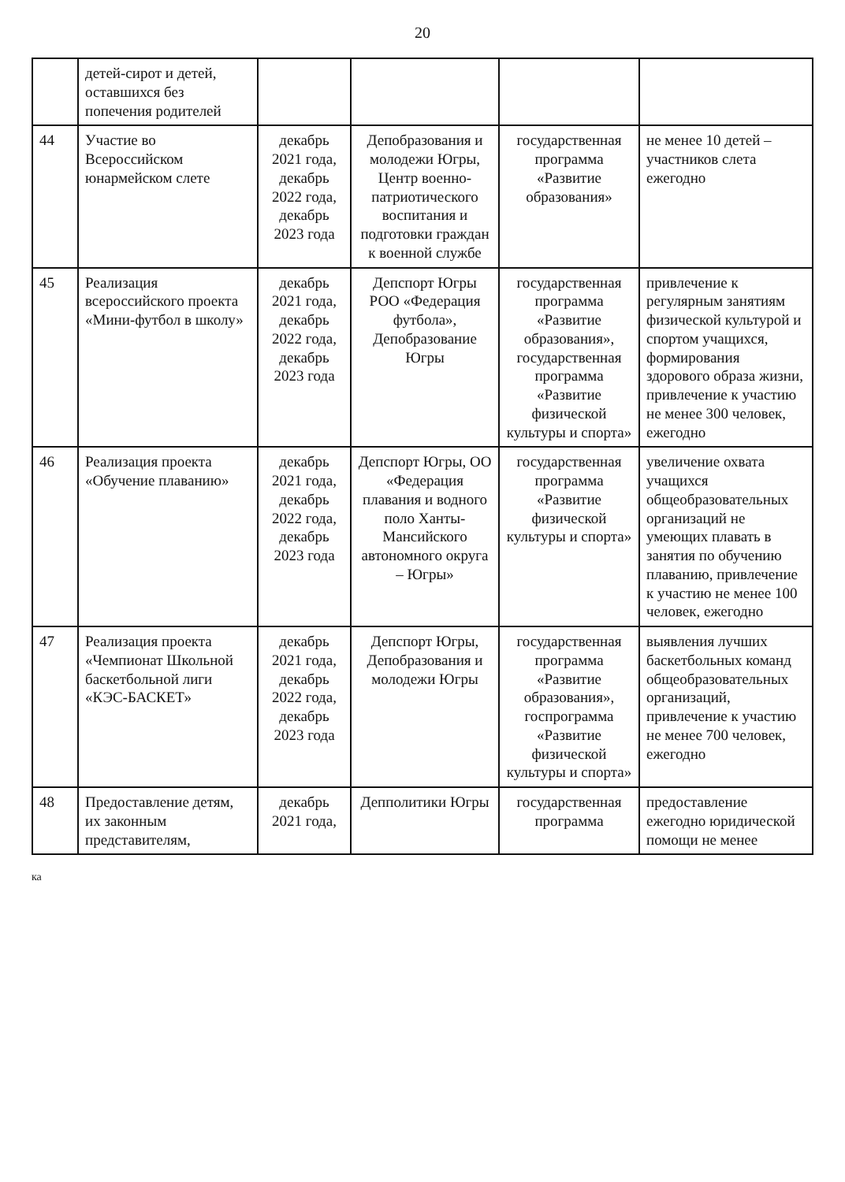20
| | детей-сирот и детей, оставшихся без попечения родителей | | | | |
| 44 | Участие во Всероссийском юнармейском слете | декабрь 2021 года, декабрь 2022 года, декабрь 2023 года | Депобразования и молодежи Югры, Центр военно-патриотического воспитания и подготовки граждан к военной службе | государственная программа «Развитие образования» | не менее 10 детей – участников слета ежегодно |
| 45 | Реализация всероссийского проекта «Мини-футбол в школу» | декабрь 2021 года, декабрь 2022 года, декабрь 2023 года | Депспорт Югры РОО «Федерация футбола», Депобразование Югры | государственная программа «Развитие образования», государственная программа «Развитие физической культуры и спорта» | привлечение к регулярным занятиям физической культурой и спортом учащихся, формирования здорового образа жизни, привлечение к участию не менее 300 человек, ежегодно |
| 46 | Реализация проекта «Обучение плаванию» | декабрь 2021 года, декабрь 2022 года, декабрь 2023 года | Депспорт Югры, ОО «Федерация плавания и водного поло Ханты-Мансийского автономного округа – Югры» | государственная программа «Развитие физической культуры и спорта» | увеличение охвата учащихся общеобразовательных организаций не умеющих плавать в занятия по обучению плаванию, привлечение к участию не менее 100 человек, ежегодно |
| 47 | Реализация проекта «Чемпионат Школьной баскетбольной лиги «КЭС-БАСКЕТ» | декабрь 2021 года, декабрь 2022 года, декабрь 2023 года | Депспорт Югры, Депобразования и молодежи Югры | государственная программа «Развитие образования», госпрограмма «Развитие физической культуры и спорта» | выявления лучших баскетбольных команд общеобразовательных организаций, привлечение к участию не менее 700 человек, ежегодно |
| 48 | Предоставление детям, их законным представителям, | декабрь 2021 года, | Депполитики Югры | государственная программа | предоставление ежегодно юридической помощи не менее |
ка